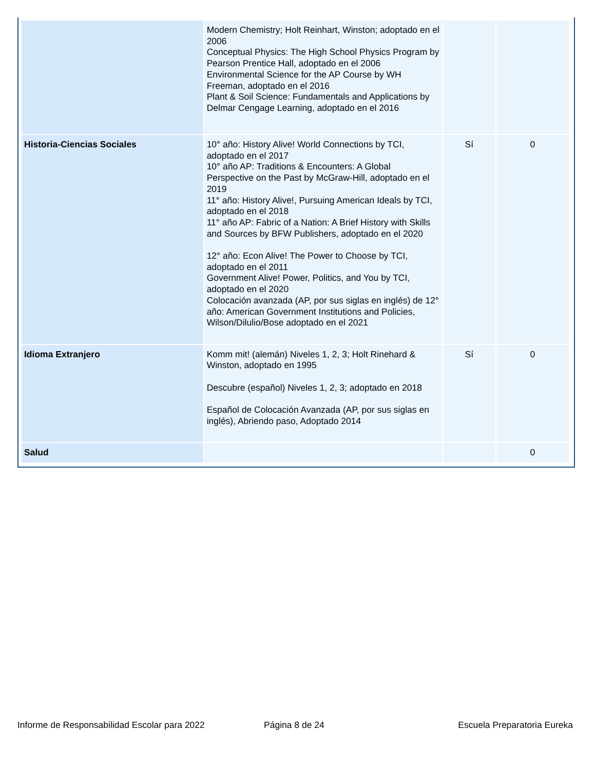| | Modern Chemistry; Holt Reinhart, Winston; adoptado en el 2006 Conceptual Physics: The High School Physics Program by Pearson Prentice Hall, adoptado en el 2006 Environmental Science for the AP Course by WH Freeman, adoptado en el 2016 Plant & Soil Science: Fundamentals and Applications by Delmar Cengage Learning, adoptado en el 2016 | | |
| Historia-Ciencias Sociales | 10° año: History Alive! World Connections by TCI, adoptado en el 2017 10° año AP: Traditions & Encounters: A Global Perspective on the Past by McGraw-Hill, adoptado en el 2019 11° año: History Alive!, Pursuing American Ideals by TCI, adoptado en el 2018 11° año AP: Fabric of a Nation: A Brief History with Skills and Sources by BFW Publishers, adoptado en el 2020 12° año: Econ Alive! The Power to Choose by TCI, adoptado en el 2011 Government Alive! Power, Politics, and You by TCI, adoptado en el 2020 Colocación avanzada (AP, por sus siglas en inglés) de 12° año: American Government Institutions and Policies, Wilson/Dilulio/Bose adoptado en el 2021 | Sí | 0 |
| Idioma Extranjero | Komm mit! (alemán) Niveles 1, 2, 3; Holt Rinehard & Winston, adoptado en 1995 Descubre (español) Niveles 1, 2, 3; adoptado en 2018 Español de Colocación Avanzada (AP, por sus siglas en inglés), Abriendo paso, Adoptado 2014 | Sí | 0 |
| Salud | | | 0 |
Informe de Responsabilidad Escolar para 2022 Página 8 de 24 Escuela Preparatoria Eureka